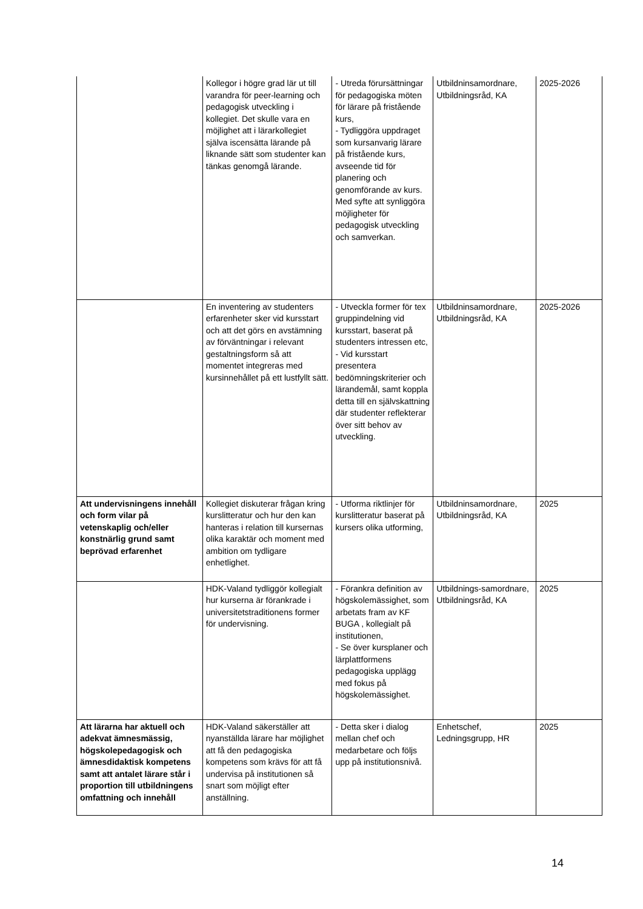| | Kollegor i högre grad lär ut till varandra för peer-learning och pedagogisk utveckling i kollegiet. Det skulle vara en möjlighet att i lärarkollegiet själva iscensätta lärande på liknande sätt som studenter kan tänkas genomgå lärande. | - Utreda förursättningar för pedagogiska möten för lärare på fristående kurs, - Tydliggöra uppdraget som kursanvarig lärare på fristående kurs, avseende tid för planering och genomförande av kurs. Med syfte att synliggöra möjligheter för pedagogisk utveckling och samverkan. | Utbildninsamordnare, Utbildningsråd, KA | 2025-2026 |
| | En inventering av studenters erfarenheter sker vid kursstart och att det görs en avstämning av förväntningar i relevant gestaltningsform så att momentet integreras med kursinnehållet på ett lustfyllt sätt. | - Utveckla former för tex gruppindelning vid kursstart, baserat på studenters intressen etc, - Vid kursstart presentera bedömningskriterier och lärandemål, samt koppla detta till en självskattning där studenter reflekterar över sitt behov av utveckling. | Utbildninsamordnare, Utbildningsråd, KA | 2025-2026 |
| Att undervisningens innehåll och form vilar på vetenskaplig och/eller konstnärlig grund samt beprövad erfarenhet | Kollegiet diskuterar frågan kring kurslitteratur och hur den kan hanteras i relation till kursernas olika karaktär och moment med ambition om tydligare enhetlighet. | - Utforma riktlinjer för kurslitteratur baserat på kursers olika utforming, | Utbildninsamordnare, Utbildningsråd, KA | 2025 |
| | HDK-Valand tydliggör kollegialt hur kurserna är förankrade i universitetstraditionens former för undervisning. | - Förankra definition av högskolemässighet, som arbetats fram av KF BUGA , kollegialt på institutionen, - Se över kursplaner och lärplattformens pedagogiska upplägg med fokus på högskolemässighet. | Utbildnings-samordnare, Utbildningsråd, KA | 2025 |
| Att lärarna har aktuell och adekvat ämnesmässig, högskolepedagogisk och ämnesdidaktisk kompetens samt att antalet lärare står i proportion till utbildningens omfattning och innehåll | HDK-Valand säkerställer att nyanställda lärare har möjlighet att få den pedagogiska kompetens som krävs för att få undervisa på institutionen så snart som möjligt efter anställning. | - Detta sker i dialog mellan chef och medarbetare och följs upp på institutionsnivå. | Enhetschef, Ledningsgrupp, HR | 2025 |
14